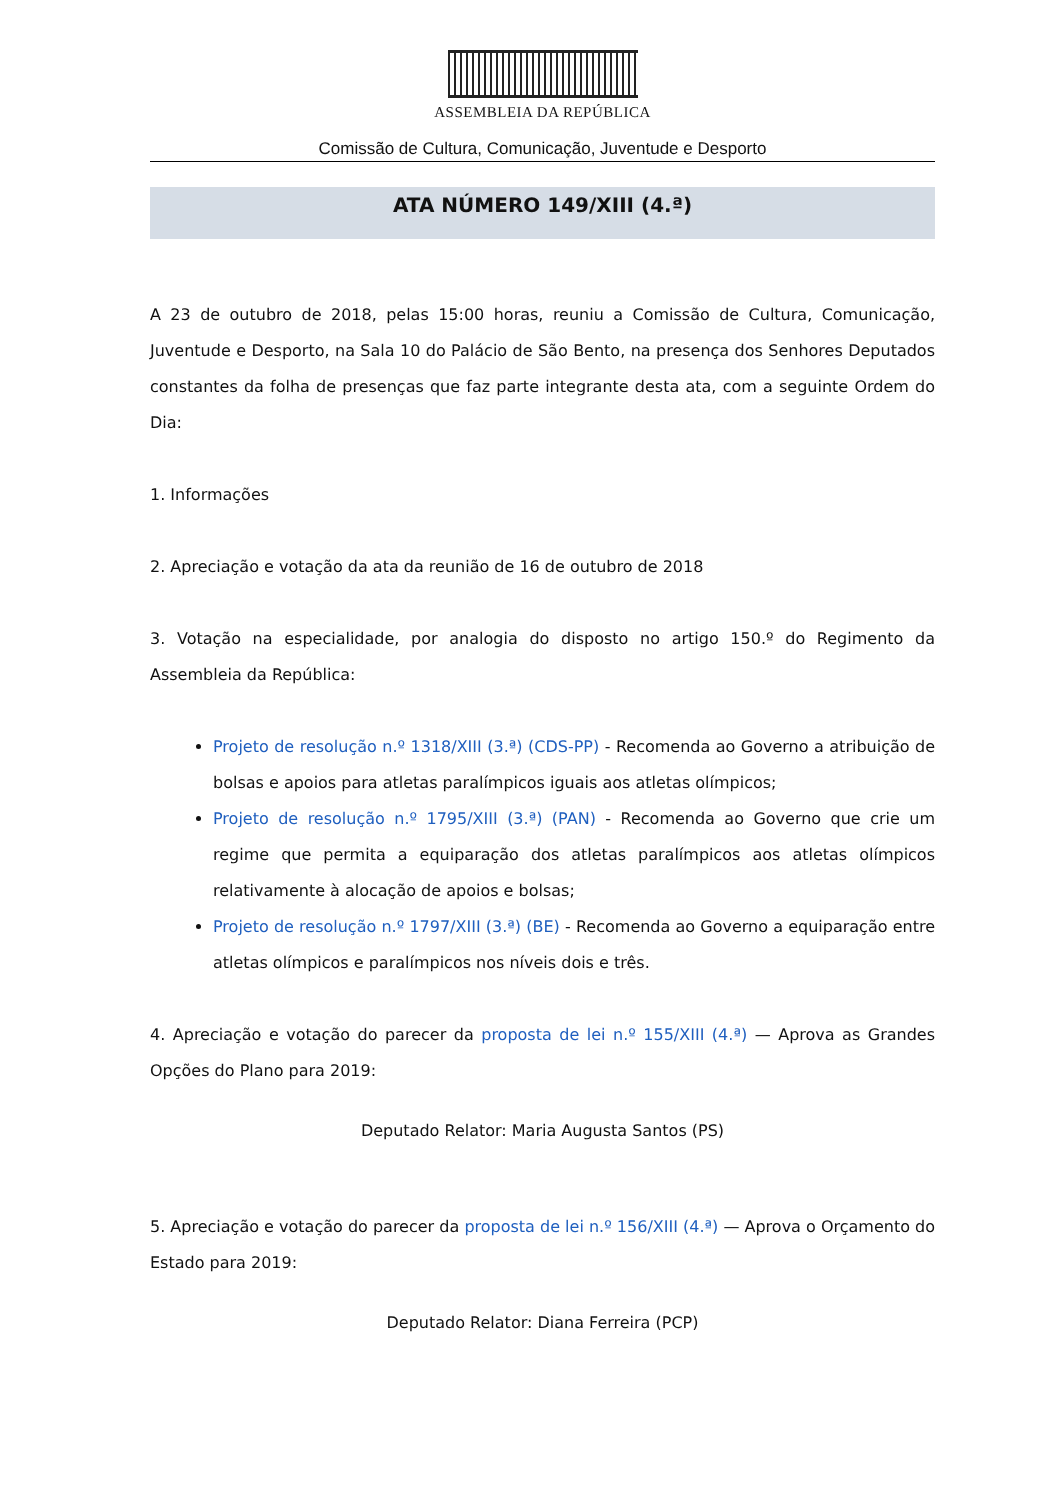ASSEMBLEIA DA REPÚBLICA
Comissão de Cultura, Comunicação, Juventude e Desporto
ATA NÚMERO 149/XIII (4.ª)
A 23 de outubro de 2018, pelas 15:00 horas, reuniu a Comissão de Cultura, Comunicação, Juventude e Desporto, na Sala 10 do Palácio de São Bento, na presença dos Senhores Deputados constantes da folha de presenças que faz parte integrante desta ata, com a seguinte Ordem do Dia:
1. Informações
2. Apreciação e votação da ata da reunião de 16 de outubro de 2018
3. Votação na especialidade, por analogia do disposto no artigo 150.º do Regimento da Assembleia da República:
Projeto de resolução n.º 1318/XIII (3.ª) (CDS-PP) - Recomenda ao Governo a atribuição de bolsas e apoios para atletas paralímpicos iguais aos atletas olímpicos;
Projeto de resolução n.º 1795/XIII (3.ª) (PAN) - Recomenda ao Governo que crie um regime que permita a equiparação dos atletas paralímpicos aos atletas olímpicos relativamente à alocação de apoios e bolsas;
Projeto de resolução n.º 1797/XIII (3.ª) (BE) - Recomenda ao Governo a equiparação entre atletas olímpicos e paralímpicos nos níveis dois e três.
4. Apreciação e votação do parecer da proposta de lei n.º 155/XIII (4.ª) — Aprova as Grandes Opções do Plano para 2019:
Deputado Relator: Maria Augusta Santos (PS)
5. Apreciação e votação do parecer da proposta de lei n.º 156/XIII (4.ª) — Aprova o Orçamento do Estado para 2019:
Deputado Relator: Diana Ferreira (PCP)